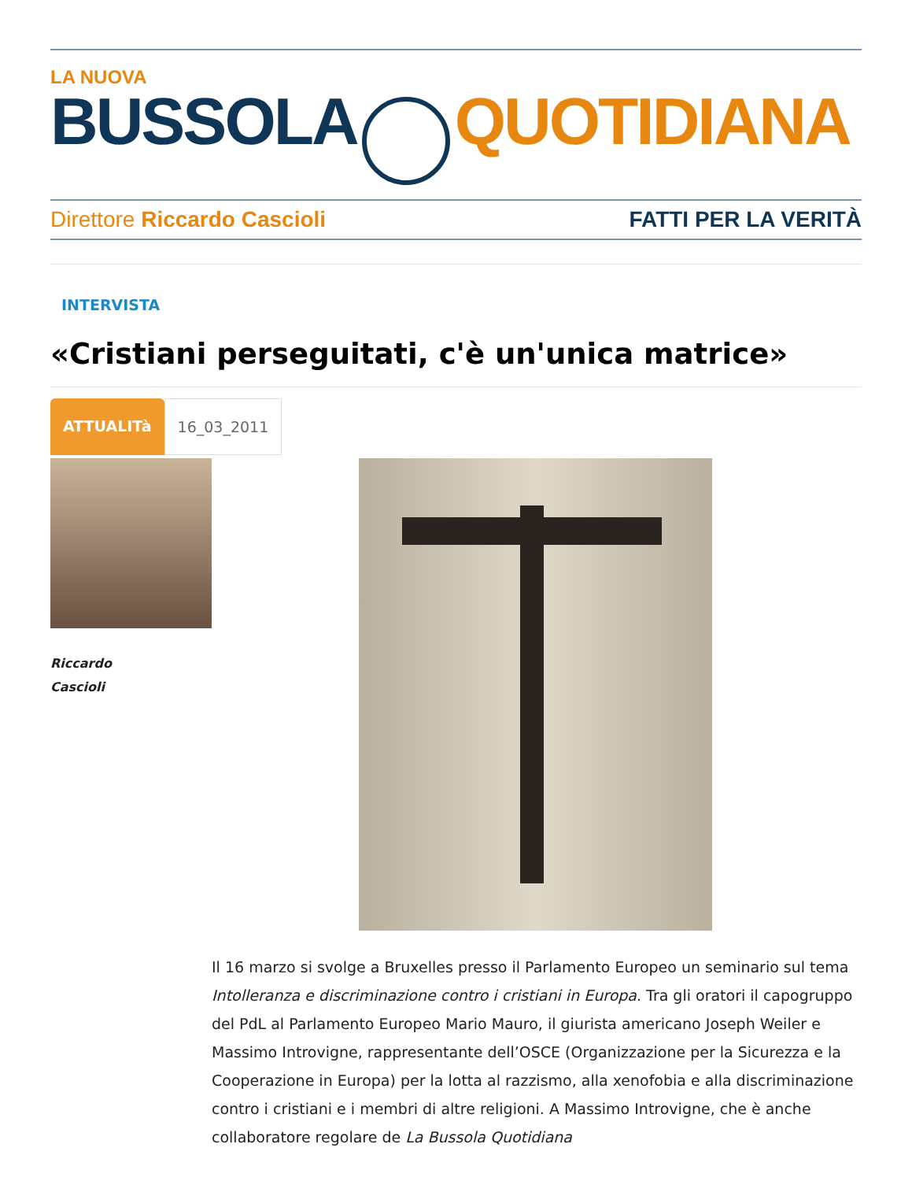LA NUOVA
BUSSOLA QUOTIDIANA
Direttore Riccardo Cascioli FATTI PER LA VERITÀ
INTERVISTA
«Cristiani perseguitati, c'è un'unica matrice»
ATTUALITà 16_03_2011
Riccardo
Cascioli
Il 16 marzo si svolge a Bruxelles presso il Parlamento Europeo un seminario sul tema Intolleranza e discriminazione contro i cristiani in Europa. Tra gli oratori il capogruppo del PdL al Parlamento Europeo Mario Mauro, il giurista americano Joseph Weiler e Massimo Introvigne, rappresentante dell’OSCE (Organizzazione per la Sicurezza e la Cooperazione in Europa) per la lotta al razzismo, alla xenofobia e alla discriminazione contro i cristiani e i membri di altre religioni. A Massimo Introvigne, che è anche collaboratore regolare de La Bussola Quotidiana